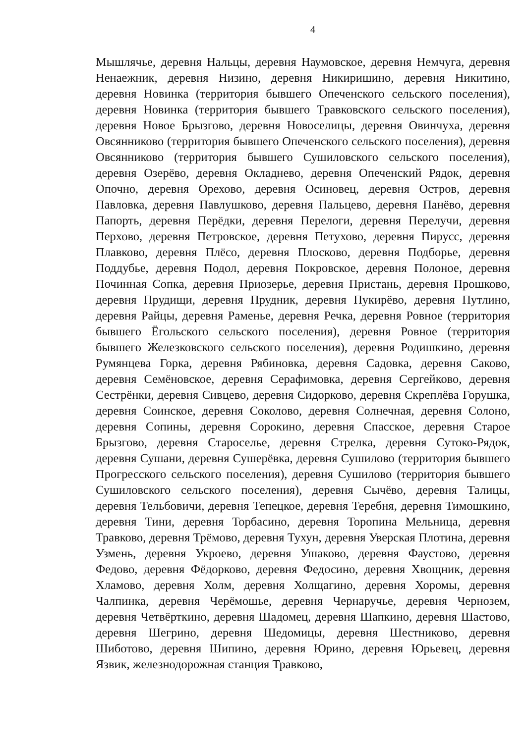4
Мышлячье, деревня Нальцы, деревня Наумовское, деревня Немчуга, деревня Ненаежник, деревня Низино, деревня Никиришино, деревня Никитино, деревня Новинка (территория бывшего Опеченского сельского поселения), деревня Новинка (территория бывшего Травковского сельского поселения), деревня Новое Брызгово, деревня Новоселицы, деревня Овинчуха, деревня Овсянниково (территория бывшего Опеченского сельского поселения), деревня Овсянниково (территория бывшего Сушиловского сельского поселения), деревня Озерёво, деревня Окладнево, деревня Опеченский Рядок, деревня Опочно, деревня Орехово, деревня Осиновец, деревня Остров, деревня Павловка, деревня Павлушково, деревня Пальцево, деревня Панёво, деревня Папорть, деревня Перёдки, деревня Перелоги, деревня Перелучи, деревня Перхово, деревня Петровское, деревня Петухово, деревня Пирусс, деревня Плавково, деревня Плёсо, деревня Плосково, деревня Подборье, деревня Поддубье, деревня Подол, деревня Покровское, деревня Полоное, деревня Починная Сопка, деревня Приозерье, деревня Пристань, деревня Прошково, деревня Прудищи, деревня Прудник, деревня Пукирёво, деревня Путлино, деревня Райцы, деревня Раменье, деревня Речка, деревня Ровное (территория бывшего Ёгольского сельского поселения), деревня Ровное (территория бывшего Железковского сельского поселения), деревня Родишкино, деревня Румянцева Горка, деревня Рябиновка, деревня Садовка, деревня Саково, деревня Семёновское, деревня Серафимовка, деревня Сергейково, деревня Сестрёнки, деревня Сивцево, деревня Сидорково, деревня Скреплёва Горушка, деревня Соинское, деревня Соколово, деревня Солнечная, деревня Солоно, деревня Сопины, деревня Сорокино, деревня Спасское, деревня Старое Брызгово, деревня Староселье, деревня Стрелка, деревня Сутоко-Рядок, деревня Сушани, деревня Сушерёвка, деревня Сушилово (территория бывшего Прогресского сельского поселения), деревня Сушилово (территория бывшего Сушиловского сельского поселения), деревня Сычёво, деревня Талицы, деревня Тельбовичи, деревня Тепецкое, деревня Теребня, деревня Тимошкино, деревня Тини, деревня Торбасино, деревня Торопина Мельница, деревня Травково, деревня Трёмово, деревня Тухун, деревня Уверская Плотина, деревня Узмень, деревня Укроево, деревня Ушаково, деревня Фаустово, деревня Федово, деревня Фёдорково, деревня Федосино, деревня Хвощник, деревня Хламово, деревня Холм, деревня Холщагино, деревня Хоромы, деревня Чалпинка, деревня Черёмошье, деревня Чернаручье, деревня Чернозем, деревня Четвёрткино, деревня Шадомец, деревня Шапкино, деревня Шастово, деревня Шегрино, деревня Шедомицы, деревня Шестниково, деревня Шиботово, деревня Шипино, деревня Юрино, деревня Юрьевец, деревня Язвик, железнодорожная станция Травково,